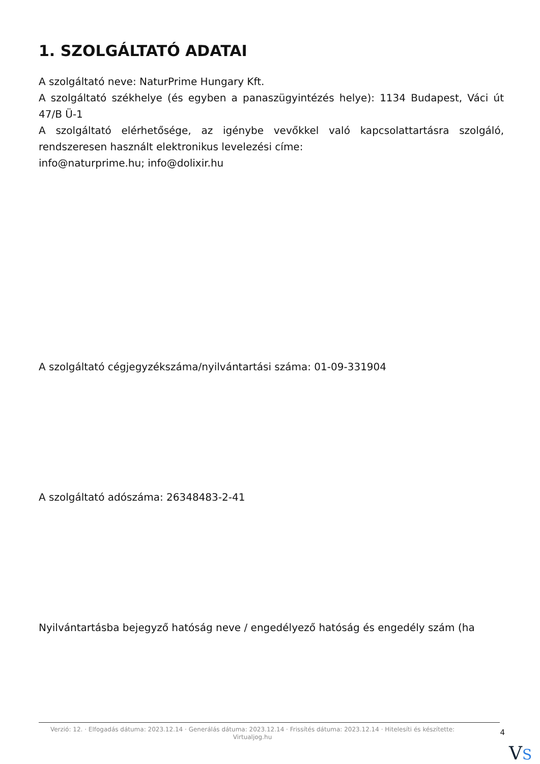1. SZOLGÁLTATÓ ADATAI
A szolgáltató neve: NaturPrime Hungary Kft.
A szolgáltató székhelye (és egyben a panaszügyintézés helye): 1134 Budapest, Váci út 47/B Ü-1
A szolgáltató elérhetősége, az igénybe vevőkkel való kapcsolattartásra szolgáló, rendszeresen használt elektronikus levelezési címe:
info@naturprime.hu; info@dolixir.hu
A szolgáltató cégjegyzékszáma/nyilvántartási száma: 01-09-331904
A szolgáltató adószáma: 26348483-2-41
Nyilvántartásba bejegyző hatóság neve / engedélyező hatóság és engedély szám (ha
Verzió: 12. · Elfogadás dátuma: 2023.12.14 · Generálás dátuma: 2023.12.14 · Frissítés dátuma: 2023.12.14 · Hitelesíti és készítette: Virtualjog.hu
4
VS